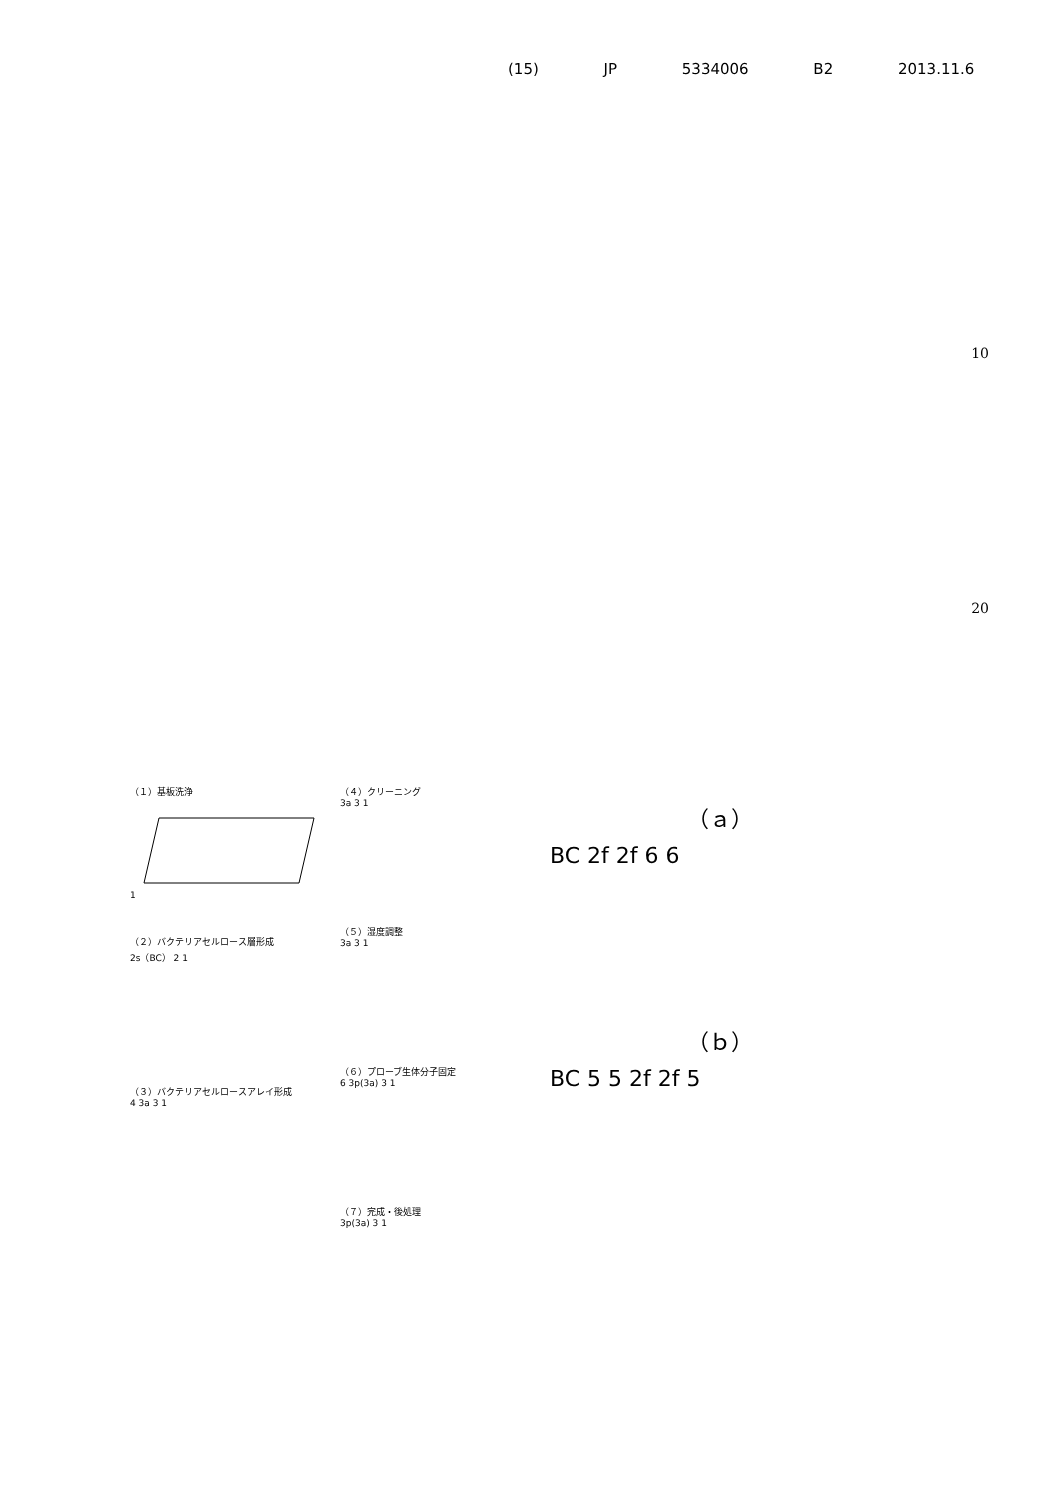(15) JP 5334006 B2 2013.11.6
10
20
（１）基板洗浄
1
（２）バクテリアセルロース層形成
2s（BC） 2 1
（３）バクテリアセルロースアレイ形成
4 3a 3 1
（４）クリーニング
3a 3 1
（５）湿度調整
3a 3 1
（６）プローブ生体分子固定
6 3p(3a) 3 1
（７）完成・後処理
3p(3a) 3 1
（ａ）
BC 2f 2f 6 6
（ｂ）
BC 5 5 2f 2f 5